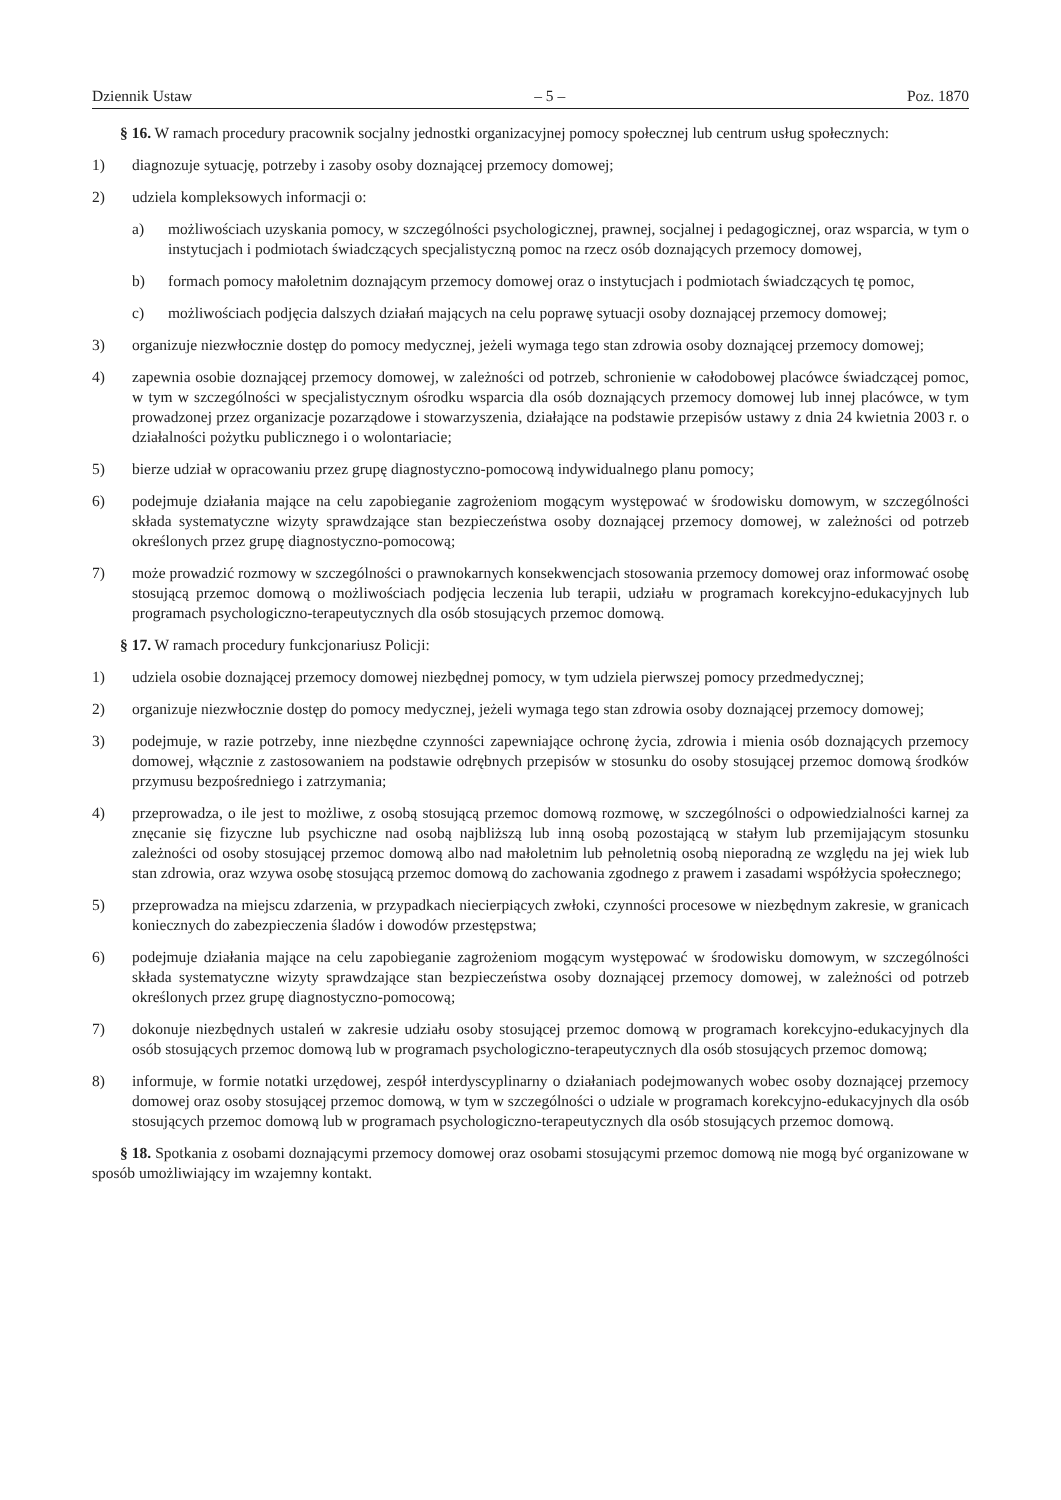Dziennik Ustaw – 5 – Poz. 1870
§ 16. W ramach procedury pracownik socjalny jednostki organizacyjnej pomocy społecznej lub centrum usług społecznych:
1) diagnozuje sytuację, potrzeby i zasoby osoby doznającej przemocy domowej;
2) udziela kompleksowych informacji o:
a) możliwościach uzyskania pomocy, w szczególności psychologicznej, prawnej, socjalnej i pedagogicznej, oraz wsparcia, w tym o instytucjach i podmiotach świadczących specjalistyczną pomoc na rzecz osób doznających przemocy domowej,
b) formach pomocy małoletnim doznającym przemocy domowej oraz o instytucjach i podmiotach świadczących tę pomoc,
c) możliwościach podjęcia dalszych działań mających na celu poprawę sytuacji osoby doznającej przemocy domowej;
3) organizuje niezwłocznie dostęp do pomocy medycznej, jeżeli wymaga tego stan zdrowia osoby doznającej przemocy domowej;
4) zapewnia osobie doznającej przemocy domowej, w zależności od potrzeb, schronienie w całodobowej placówce świadczącej pomoc, w tym w szczególności w specjalistycznym ośrodku wsparcia dla osób doznających przemocy domowej lub innej placówce, w tym prowadzonej przez organizacje pozarządowe i stowarzyszenia, działające na podstawie przepisów ustawy z dnia 24 kwietnia 2003 r. o działalności pożytku publicznego i o wolontariacie;
5) bierze udział w opracowaniu przez grupę diagnostyczno-pomocową indywidualnego planu pomocy;
6) podejmuje działania mające na celu zapobieganie zagrożeniom mogącym występować w środowisku domowym, w szczególności składa systematyczne wizyty sprawdzające stan bezpieczeństwa osoby doznającej przemocy domowej, w zależności od potrzeb określonych przez grupę diagnostyczno-pomocową;
7) może prowadzić rozmowy w szczególności o prawnokarnych konsekwencjach stosowania przemocy domowej oraz informować osobę stosującą przemoc domową o możliwościach podjęcia leczenia lub terapii, udziału w programach korekcyjno-edukacyjnych lub programach psychologiczno-terapeutycznych dla osób stosujących przemoc domową.
§ 17. W ramach procedury funkcjonariusz Policji:
1) udziela osobie doznającej przemocy domowej niezbędnej pomocy, w tym udziela pierwszej pomocy przedmedycznej;
2) organizuje niezwłocznie dostęp do pomocy medycznej, jeżeli wymaga tego stan zdrowia osoby doznającej przemocy domowej;
3) podejmuje, w razie potrzeby, inne niezbędne czynności zapewniające ochronę życia, zdrowia i mienia osób doznających przemocy domowej, włącznie z zastosowaniem na podstawie odrębnych przepisów w stosunku do osoby stosującej przemoc domową środków przymusu bezpośredniego i zatrzymania;
4) przeprowadza, o ile jest to możliwe, z osobą stosującą przemoc domową rozmowę, w szczególności o odpowiedzialności karnej za znęcanie się fizyczne lub psychiczne nad osobą najbliższą lub inną osobą pozostającą w stałym lub przemijającym stosunku zależności od osoby stosującej przemoc domową albo nad małoletnim lub pełnoletnią osobą nieporadną ze względu na jej wiek lub stan zdrowia, oraz wzywa osobę stosującą przemoc domową do zachowania zgodnego z prawem i zasadami współżycia społecznego;
5) przeprowadza na miejscu zdarzenia, w przypadkach niecierpiących zwłoki, czynności procesowe w niezbędnym zakresie, w granicach koniecznych do zabezpieczenia śladów i dowodów przestępstwa;
6) podejmuje działania mające na celu zapobieganie zagrożeniom mogącym występować w środowisku domowym, w szczególności składa systematyczne wizyty sprawdzające stan bezpieczeństwa osoby doznającej przemocy domowej, w zależności od potrzeb określonych przez grupę diagnostyczno-pomocową;
7) dokonuje niezbędnych ustaleń w zakresie udziału osoby stosującej przemoc domową w programach korekcyjno-edukacyjnych dla osób stosujących przemoc domową lub w programach psychologiczno-terapeutycznych dla osób stosujących przemoc domową;
8) informuje, w formie notatki urzędowej, zespół interdyscyplinarny o działaniach podejmowanych wobec osoby doznającej przemocy domowej oraz osoby stosującej przemoc domową, w tym w szczególności o udziale w programach korekcyjno-edukacyjnych dla osób stosujących przemoc domową lub w programach psychologiczno-terapeutycznych dla osób stosujących przemoc domową.
§ 18. Spotkania z osobami doznającymi przemocy domowej oraz osobami stosującymi przemoc domową nie mogą być organizowane w sposób umożliwiający im wzajemny kontakt.